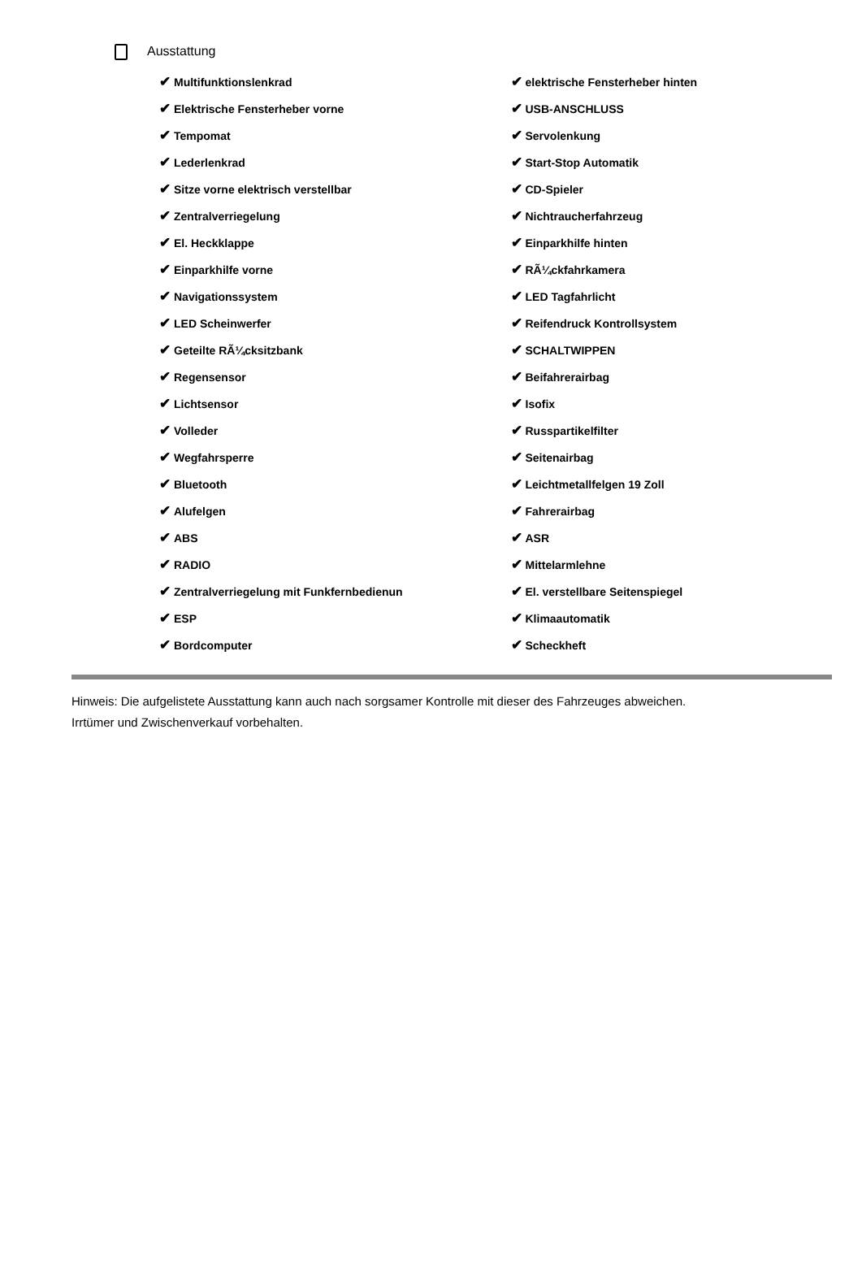Ausstattung
| ✔ Multifunktionslenkrad | ✔ elektrische Fensterheber hinten |
| ✔ Elektrische Fensterheber vorne | ✔ USB-ANSCHLUSS |
| ✔ Tempomat | ✔ Servolenkung |
| ✔ Lederlenkrad | ✔ Start-Stop Automatik |
| ✔ Sitze vorne elektrisch verstellbar | ✔ CD-Spieler |
| ✔ Zentralverriegelung | ✔ Nichtraucherfahrzeug |
| ✔ El. Heckklappe | ✔ Einparkhilfe hinten |
| ✔ Einparkhilfe vorne | ✔ RÃ¼ckfahrkamera |
| ✔ Navigationssystem | ✔ LED Tagfahrlicht |
| ✔ LED Scheinwerfer | ✔ Reifendruck Kontrollsystem |
| ✔ Geteilte RÃ¼cksitzbank | ✔ SCHALTWIPPEN |
| ✔ Regensensor | ✔ Beifahrerairbag |
| ✔ Lichtsensor | ✔ Isofix |
| ✔ Volleder | ✔ Russpartikelfilter |
| ✔ Wegfahrsperre | ✔ Seitenairbag |
| ✔ Bluetooth | ✔ Leichtmetallfelgen 19 Zoll |
| ✔ Alufelgen | ✔ Fahrerairbag |
| ✔ ABS | ✔ ASR |
| ✔ RADIO | ✔ Mittelarmlehne |
| ✔ Zentralverriegelung mit Funkfernbedienun | ✔ El. verstellbare Seitenspiegel |
| ✔ ESP | ✔ Klimaautomatik |
| ✔ Bordcomputer | ✔ Scheckheft |
Hinweis: Die aufgelistete Ausstattung kann auch nach sorgsamer Kontrolle mit dieser des Fahrzeuges abweichen. Irrtümer und Zwischenverkauf vorbehalten.